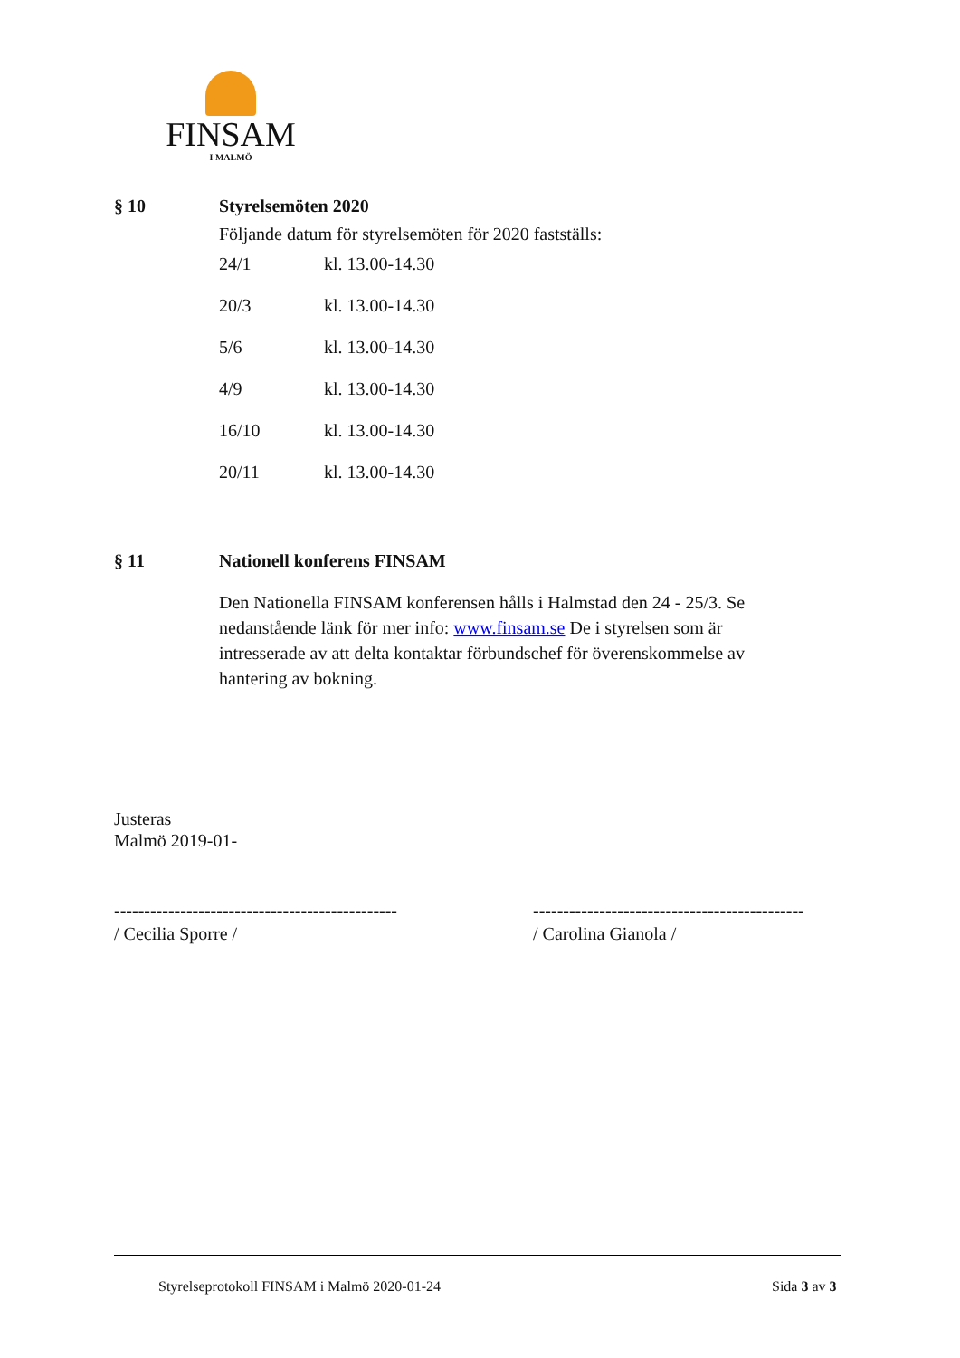FINSAM
I MALMÖ
§ 10 Styrelsemöten 2020
Följande datum för styrelsemöten för 2020 fastställs:
| 24/1 | kl. 13.00-14.30 |
| 20/3 | kl. 13.00-14.30 |
| 5/6 | kl. 13.00-14.30 |
| 4/9 | kl. 13.00-14.30 |
| 16/10 | kl. 13.00-14.30 |
| 20/11 | kl. 13.00-14.30 |
§ 11 Nationell konferens FINSAM
Den Nationella FINSAM konferensen hålls i Halmstad den 24 - 25/3. Se nedanstående länk för mer info: www.finsam.se De i styrelsen som är intresserade av att delta kontaktar förbundschef för överenskommelse av hantering av bokning.
Justeras
Malmö 2019-01-
-----------------------------------------------
/ Cecilia Sporre /
---------------------------------------------
/ Carolina Gianola /
Styrelseprotokoll FINSAM i Malmö 2020-01-24
Sida 3 av 3